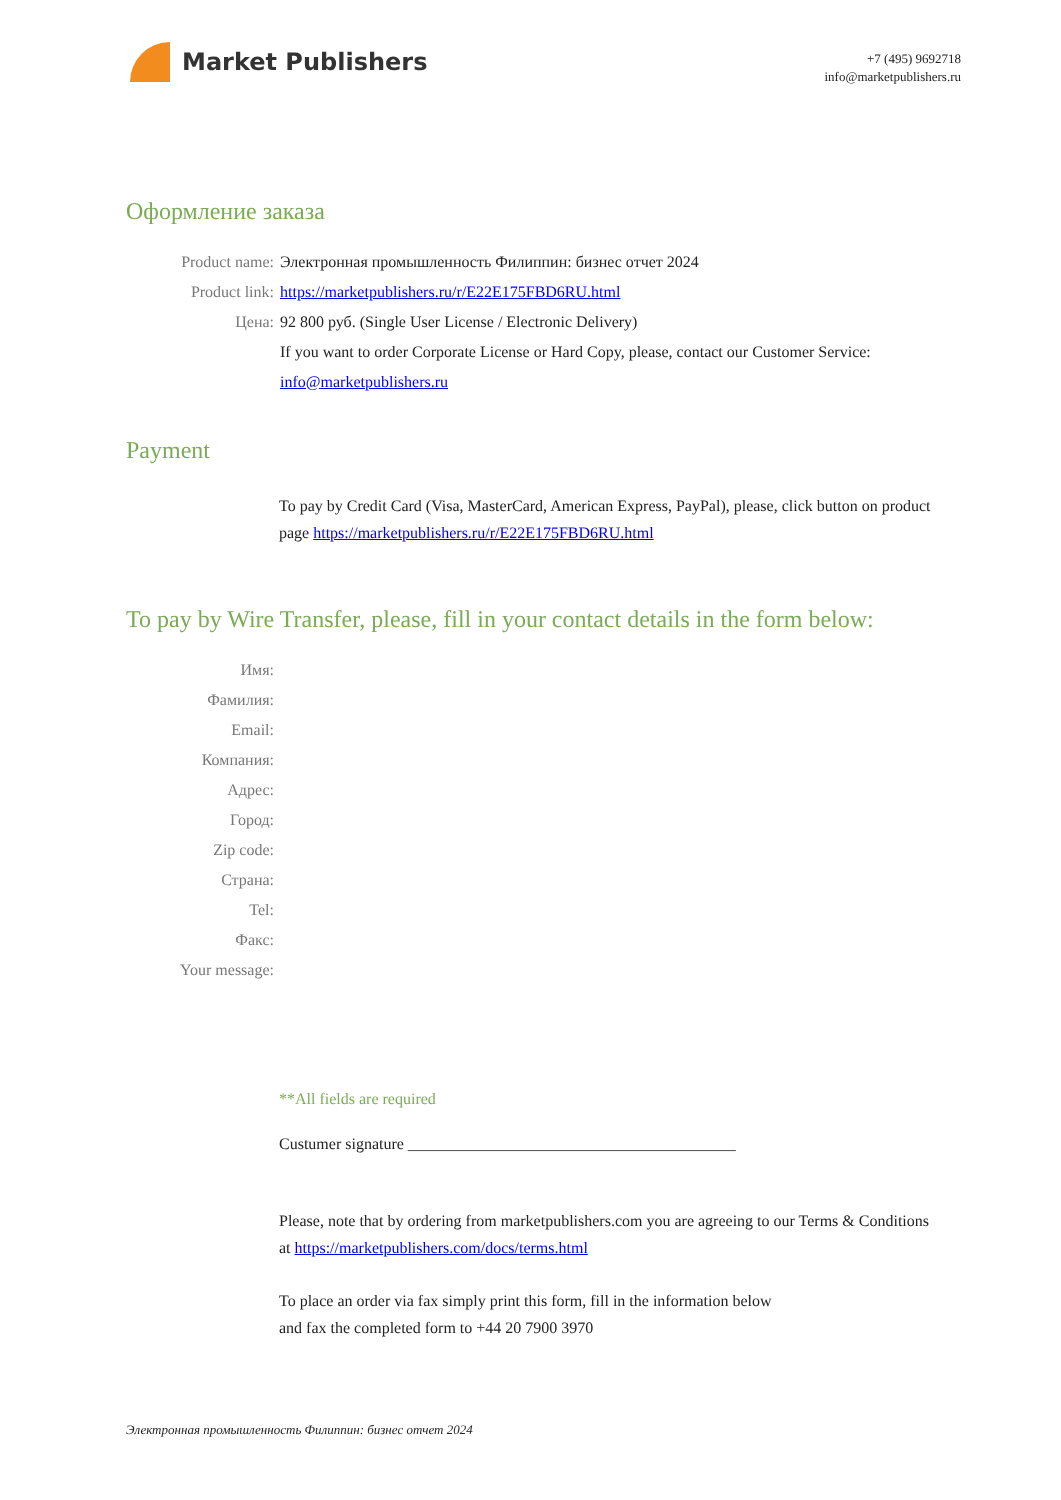Market Publishers
+7 (495) 9692718
info@marketpublishers.ru
Оформление заказа
Product name: Электронная промышленность Филиппин: бизнес отчет 2024
Product link: https://marketpublishers.ru/r/E22E175FBD6RU.html
Цена: 92 800 руб. (Single User License / Electronic Delivery)
If you want to order Corporate License or Hard Copy, please, contact our Customer Service: info@marketpublishers.ru
Payment
To pay by Credit Card (Visa, MasterCard, American Express, PayPal), please, click button on product page https://marketpublishers.ru/r/E22E175FBD6RU.html
To pay by Wire Transfer, please, fill in your contact details in the form below:
Имя:
Фамилия:
Email:
Компания:
Адрес:
Город:
Zip code:
Страна:
Tel:
Факс:
Your message:
**All fields are required
Custumer signature _________________________________________
Please, note that by ordering from marketpublishers.com you are agreeing to our Terms & Conditions at https://marketpublishers.com/docs/terms.html
To place an order via fax simply print this form, fill in the information below
and fax the completed form to +44 20 7900 3970
Электронная промышленность Филиппин: бизнес отчет 2024